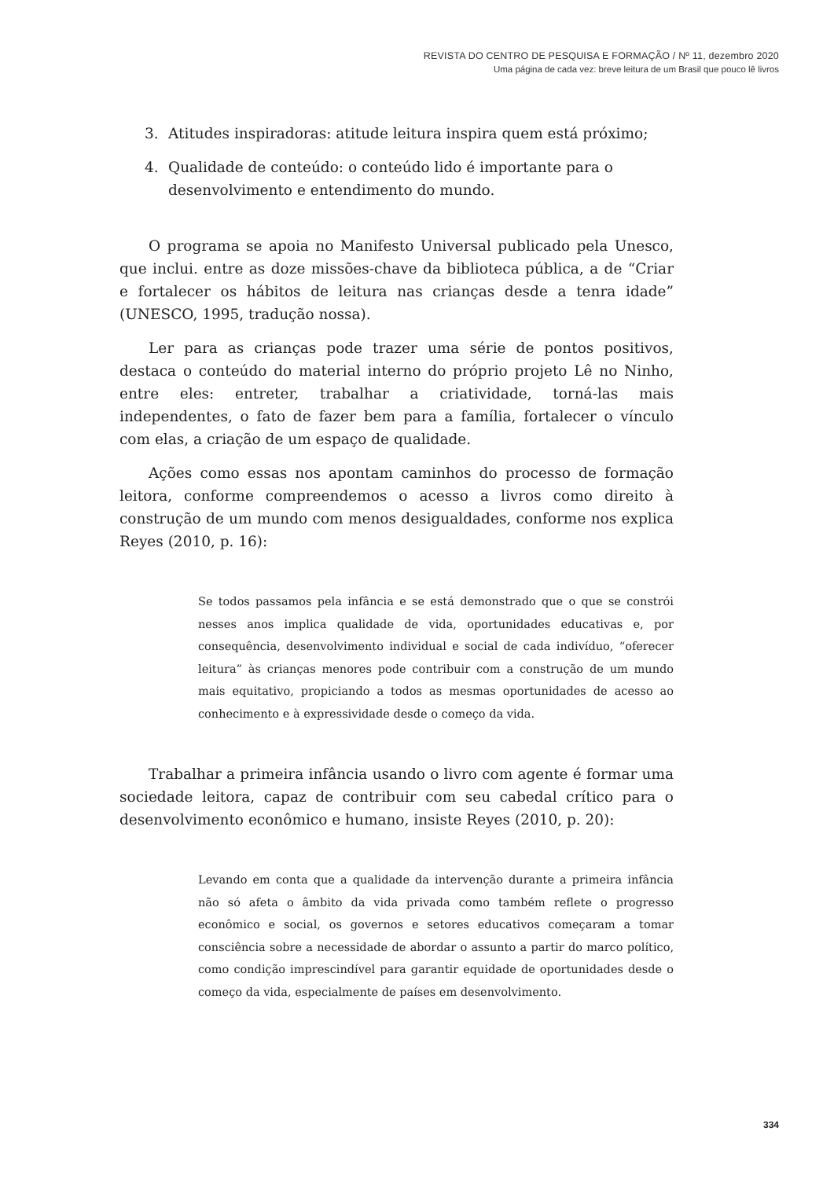REVISTA DO CENTRO DE PESQUISA E FORMAÇÃO / Nº 11, dezembro 2020
Uma página de cada vez: breve leitura de um Brasil que pouco lê livros
3. Atitudes inspiradoras: atitude leitura inspira quem está próximo;
4. Qualidade de conteúdo: o conteúdo lido é importante para o desenvolvimento e entendimento do mundo.
O programa se apoia no Manifesto Universal publicado pela Unesco, que inclui. entre as doze missões-chave da biblioteca pública, a de “Criar e fortalecer os hábitos de leitura nas crianças desde a tenra idade” (UNESCO, 1995, tradução nossa).
Ler para as crianças pode trazer uma série de pontos positivos, destaca o conteúdo do material interno do próprio projeto Lê no Ninho, entre eles: entreter, trabalhar a criatividade, torná-las mais independentes, o fato de fazer bem para a família, fortalecer o vínculo com elas, a criação de um espaço de qualidade.
Ações como essas nos apontam caminhos do processo de formação leitora, conforme compreendemos o acesso a livros como direito à construção de um mundo com menos desigualdades, conforme nos explica Reyes (2010, p. 16):
Se todos passamos pela infância e se está demonstrado que o que se constrói nesses anos implica qualidade de vida, oportunidades educativas e, por consequência, desenvolvimento individual e social de cada indivíduo, “oferecer leitura” às crianças menores pode contribuir com a construção de um mundo mais equitativo, propiciando a todos as mesmas oportunidades de acesso ao conhecimento e à expressividade desde o começo da vida.
Trabalhar a primeira infância usando o livro com agente é formar uma sociedade leitora, capaz de contribuir com seu cabedal crítico para o desenvolvimento econômico e humano, insiste Reyes (2010, p. 20):
Levando em conta que a qualidade da intervenção durante a primeira infância não só afeta o âmbito da vida privada como também reflete o progresso econômico e social, os governos e setores educativos começaram a tomar consciência sobre a necessidade de abordar o assunto a partir do marco político, como condição imprescindível para garantir equidade de oportunidades desde o começo da vida, especialmente de países em desenvolvimento.
334